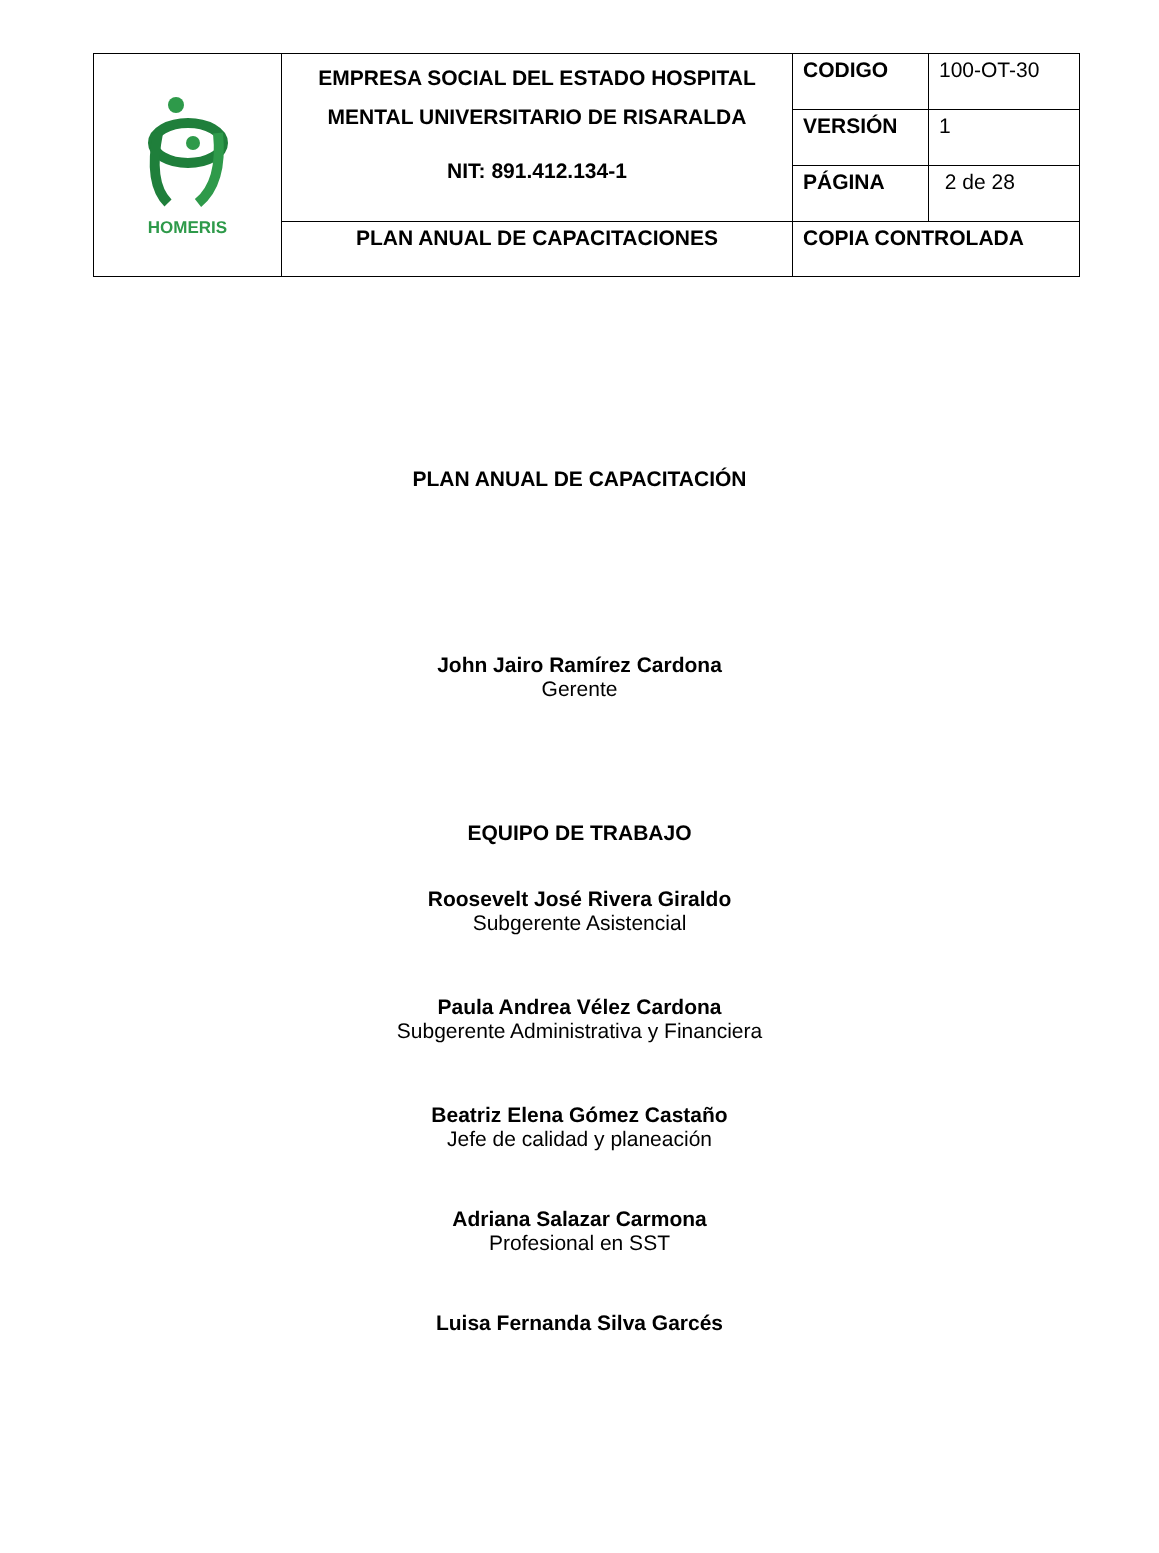| HOMERIS | EMPRESA SOCIAL DEL ESTADO HOSPITAL MENTAL UNIVERSITARIO DE RISARALDA NIT: 891.412.134-1 | CODIGO | 100-OT-30 |
| | | VERSIÓN | 1 |
| | | PÁGINA | 2 de 28 |
| | PLAN ANUAL DE CAPACITACIONES | COPIA CONTROLADA | |
PLAN ANUAL DE CAPACITACIÓN
John Jairo Ramírez Cardona
Gerente
EQUIPO DE TRABAJO
Roosevelt José Rivera Giraldo
Subgerente Asistencial
Paula Andrea Vélez Cardona
Subgerente Administrativa y Financiera
Beatriz Elena Gómez Castaño
Jefe de calidad y planeación
Adriana Salazar Carmona
Profesional en SST
Luisa Fernanda Silva Garcés